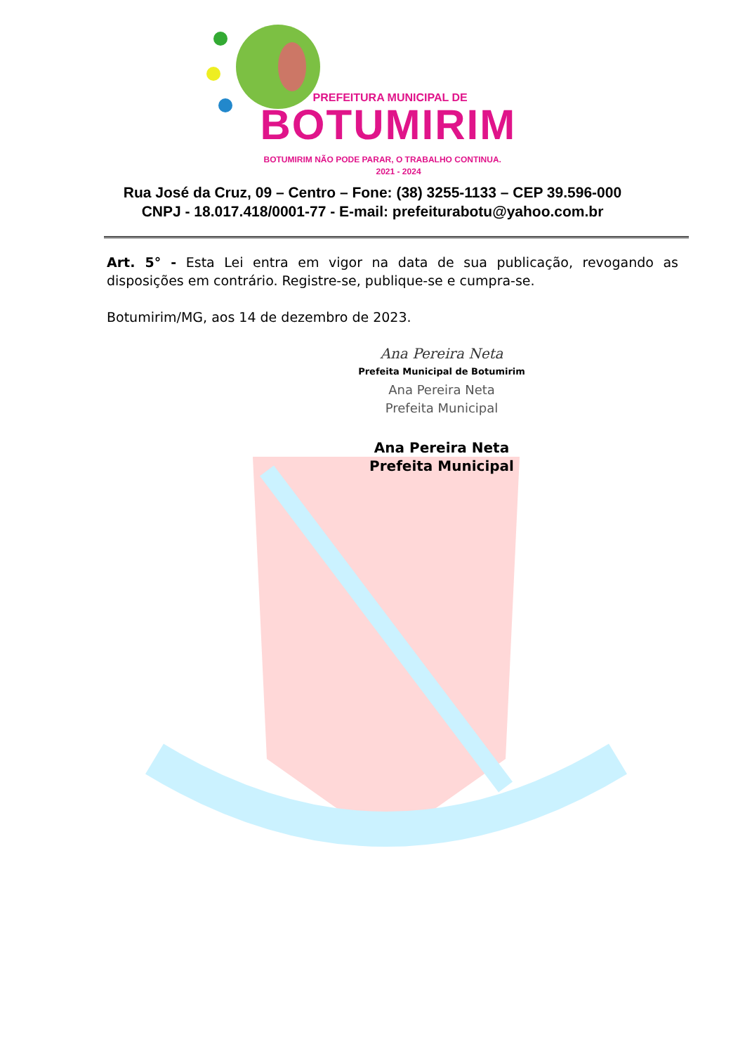PREFEITURA MUNICIPAL DE
BOTUMIRIM
BOTUMIRIM NÃO PODE PARAR, O TRABALHO CONTINUA.
2021 - 2024
Rua José da Cruz, 09 – Centro – Fone: (38) 3255-1133 – CEP 39.596-000
CNPJ - 18.017.418/0001-77 - E-mail: prefeiturabotu@yahoo.com.br
Art. 5° - Esta Lei entra em vigor na data de sua publicação, revogando as disposições em contrário. Registre-se, publique-se e cumpra-se.
Botumirim/MG, aos 14 de dezembro de 2023.
Ana Pereira Neta
Prefeita Municipal de Botumirim
Ana Pereira Neta
Prefeita Municipal
Ana Pereira Neta
Prefeita Municipal